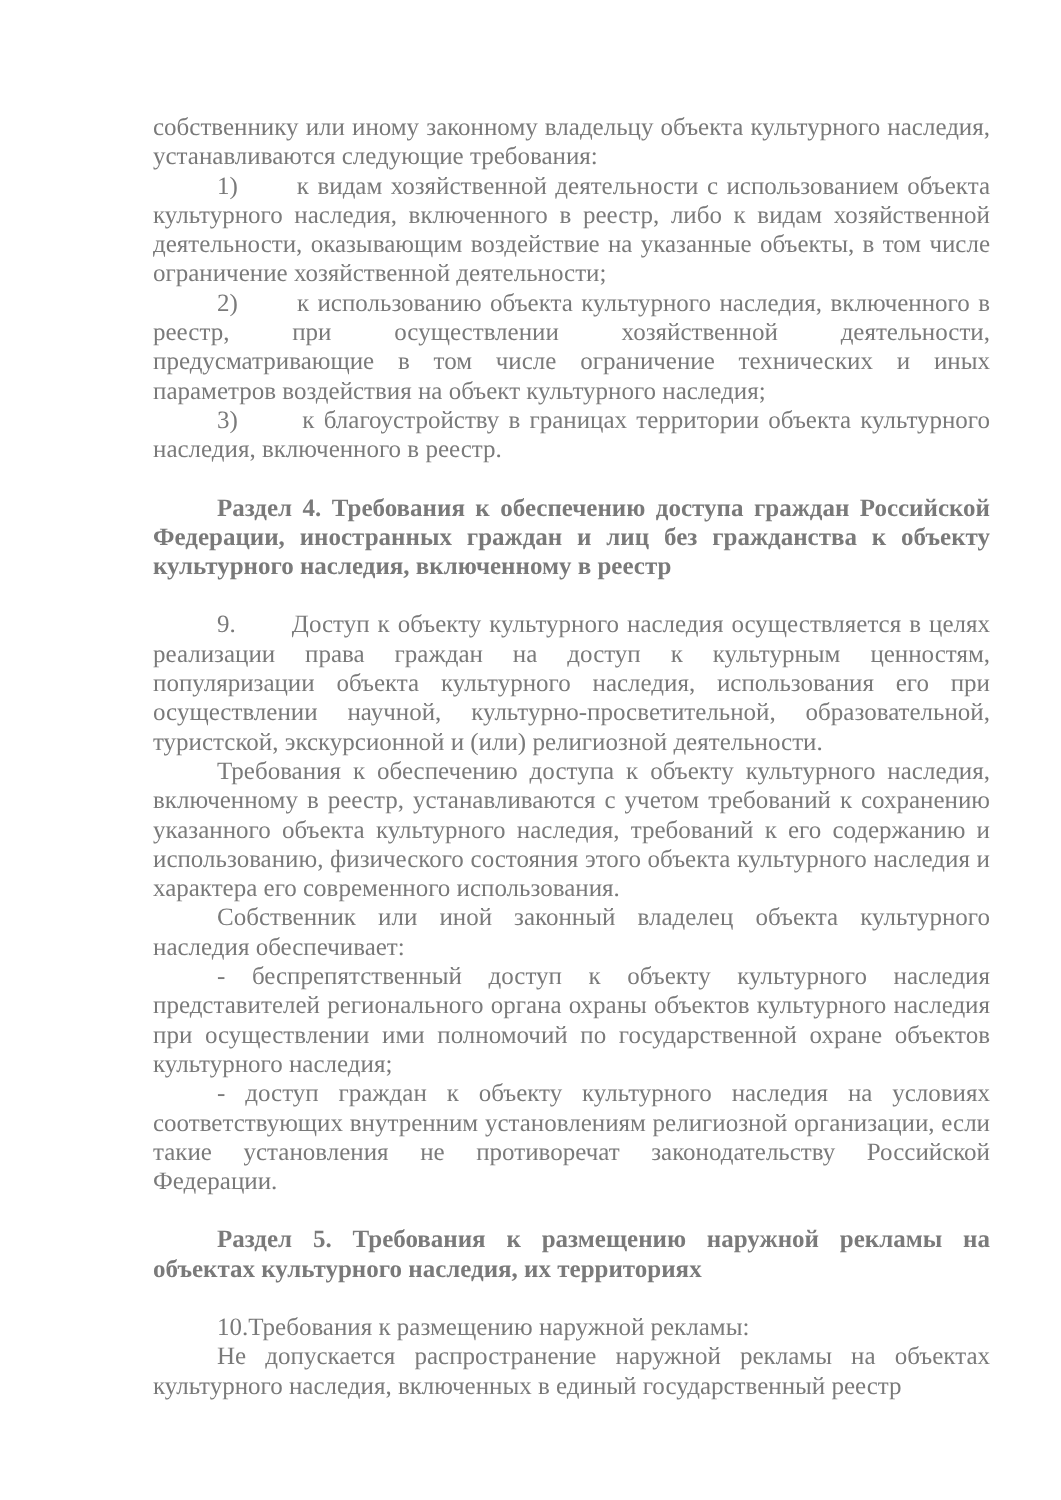собственнику или иному законному владельцу объекта культурного наследия, устанавливаются следующие требования:
1) к видам хозяйственной деятельности с использованием объекта культурного наследия, включенного в реестр, либо к видам хозяйственной деятельности, оказывающим воздействие на указанные объекты, в том числе ограничение хозяйственной деятельности;
2) к использованию объекта культурного наследия, включенного в реестр, при осуществлении хозяйственной деятельности, предусматривающие в том числе ограничение технических и иных параметров воздействия на объект культурного наследия;
3) к благоустройству в границах территории объекта культурного наследия, включенного в реестр.
Раздел 4. Требования к обеспечению доступа граждан Российской Федерации, иностранных граждан и лиц без гражданства к объекту культурного наследия, включенному в реестр
9. Доступ к объекту культурного наследия осуществляется в целях реализации права граждан на доступ к культурным ценностям, популяризации объекта культурного наследия, использования его при осуществлении научной, культурно-просветительной, образовательной, туристской, экскурсионной и (или) религиозной деятельности.
Требования к обеспечению доступа к объекту культурного наследия, включенному в реестр, устанавливаются с учетом требований к сохранению указанного объекта культурного наследия, требований к его содержанию и использованию, физического состояния этого объекта культурного наследия и характера его современного использования.
Собственник или иной законный владелец объекта культурного наследия обеспечивает:
- беспрепятственный доступ к объекту культурного наследия представителей регионального органа охраны объектов культурного наследия при осуществлении ими полномочий по государственной охране объектов культурного наследия;
- доступ граждан к объекту культурного наследия на условиях соответствующих внутренним установлениям религиозной организации, если такие установления не противоречат законодательству Российской Федерации.
Раздел 5. Требования к размещению наружной рекламы на объектах культурного наследия, их территориях
10.Требования к размещению наружной рекламы:
Не допускается распространение наружной рекламы на объектах культурного наследия, включенных в единый государственный реестр